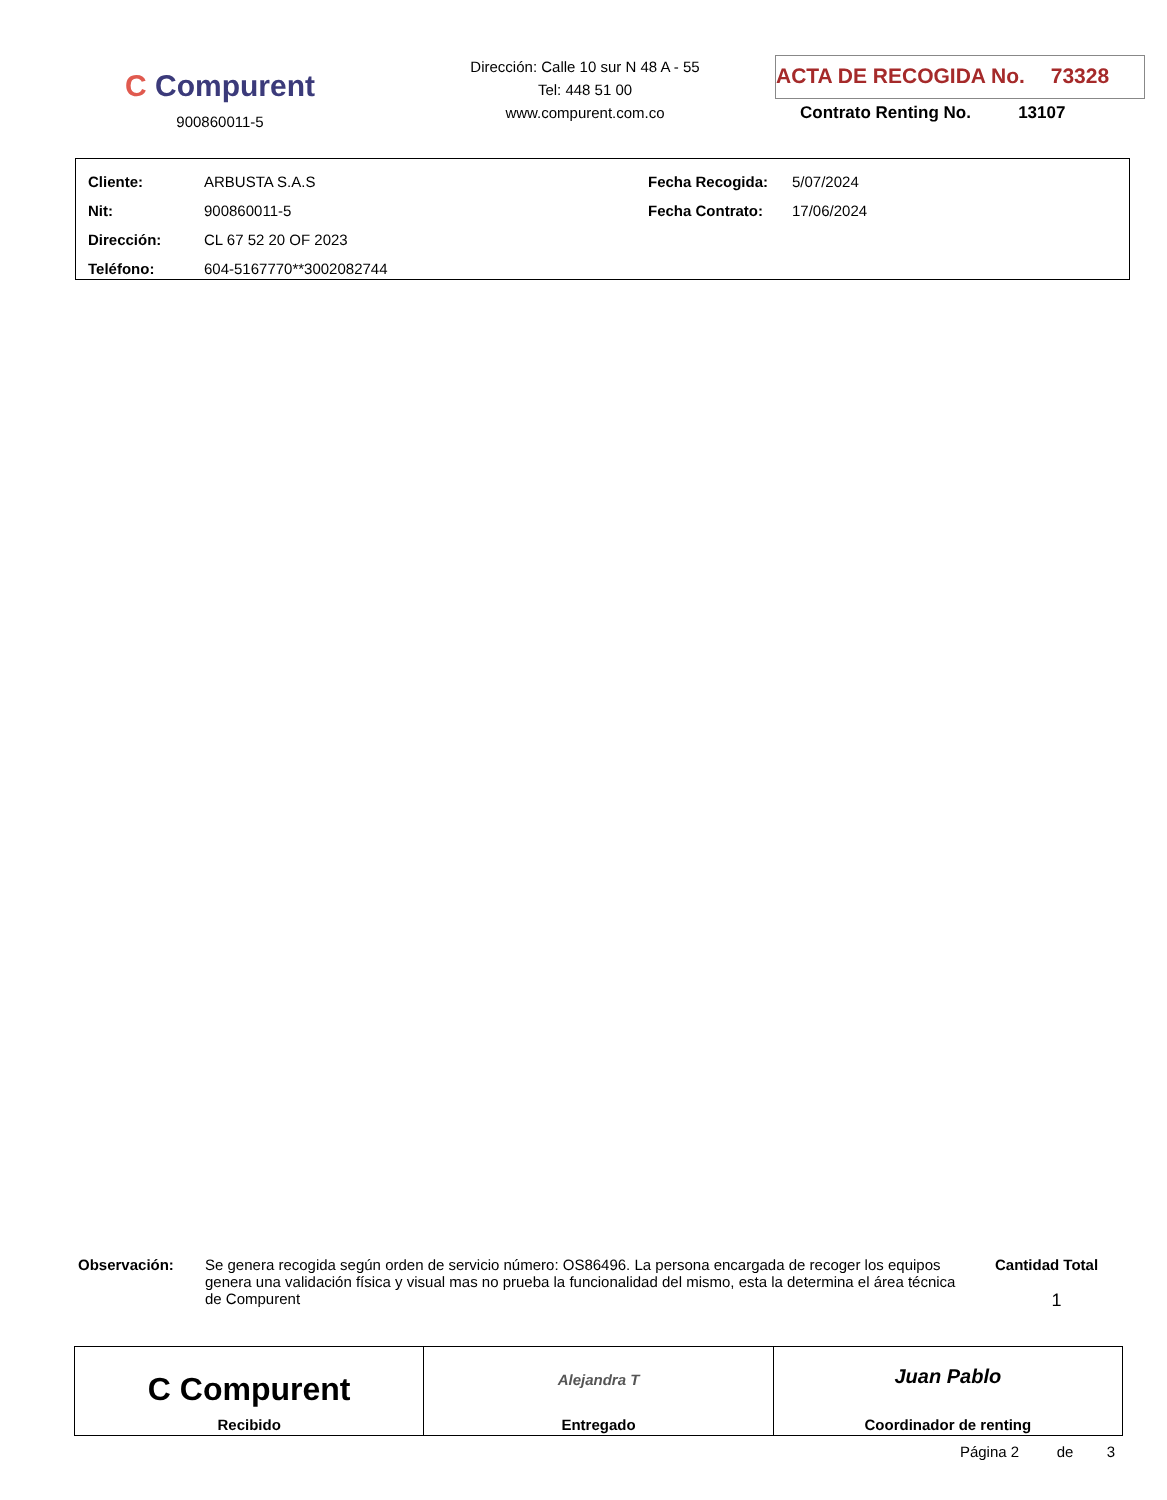C Compurent
900860011-5
Dirección: Calle 10 sur N 48 A - 55
Tel: 448 51 00
www.compurent.com.co
ACTA DE RECOGIDA No. 73328
Contrato Renting No. 13107
| Cliente: | ARBUSTA S.A.S | Fecha Recogida: | 5/07/2024 |
| Nit: | 900860011-5 | Fecha Contrato: | 17/06/2024 |
| Dirección: | CL 67 52 20 OF 2023 | | |
| Teléfono: | 604-5167770**3002082744 | | |
Observación: Se genera recogida según orden de servicio número: OS86496. La persona encargada de recoger los equipos genera una validación física y visual mas no prueba la funcionalidad del mismo, esta la determina el área técnica de Compurent
Cantidad Total
1
C Compurent
Recibido
Alejandra T
Entregado
Juan Pablo
Coordinador de renting
Página 2 de 3